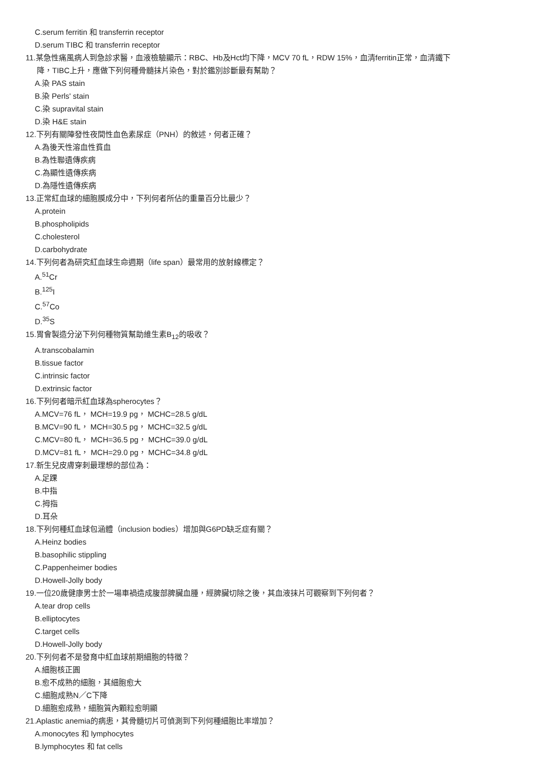C.serum ferritin 和 transferrin receptor
D.serum TIBC 和 transferrin receptor
11.某急性痛風病人到急診求醫，血液檢驗顯示：RBC、Hb及Hct均下降，MCV 70 fL，RDW 15%，血清ferritin正常，血清鐵下
降，TIBC上升，應做下列何種骨髓抹片染色，對於鑑別診斷最有幫助？
A.染 PAS stain
B.染 Perls' stain
C.染 supravital stain
D.染 H&E stain
12.下列有關陣發性夜間性血色素尿症（PNH）的敘述，何者正確？
A.為後天性溶血性貧血
B.為性聯遺傳疾病
C.為顯性遺傳疾病
D.為隱性遺傳疾病
13.正常紅血球的細胞膜成分中，下列何者所佔的重量百分比最少？
A.protein
B.phospholipids
C.cholesterol
D.carbohydrate
14.下列何者為研究紅血球生命週期（life span）最常用的放射線標定？
A.<sup>51</sup>Cr
B.<sup>125</sup>I
C.<sup>57</sup>Co
D.<sup>35</sup>S
15.胃會製造分泌下列何種物質幫助維生素B<sub>12</sub>的吸收？
A.transcobalamin
B.tissue factor
C.intrinsic factor
D.extrinsic factor
16.下列何者暗示紅血球為spherocytes？
A.MCV=76 fL， MCH=19.9 pg， MCHC=28.5 g/dL
B.MCV=90 fL， MCH=30.5 pg， MCHC=32.5 g/dL
C.MCV=80 fL， MCH=36.5 pg， MCHC=39.0 g/dL
D.MCV=81 fL， MCH=29.0 pg， MCHC=34.8 g/dL
17.新生兒皮膚穿刺最理想的部位為：
A.足踝
B.中指
C.拇指
D.耳朵
18.下列何種紅血球包涵體（inclusion bodies）增加與G6PD缺乏症有關？
A.Heinz bodies
B.basophilic stippling
C.Pappenheimer bodies
D.Howell-Jolly body
19.一位20歲健康男士於一場車禍造成腹部脾臟血腫，經脾臟切除之後，其血液抹片可觀察到下列何者？
A.tear drop cells
B.elliptocytes
C.target cells
D.Howell-Jolly body
20.下列何者不是發育中紅血球前期細胞的特徵？
A.細胞核正圓
B.愈不成熟的細胞，其細胞愈大
C.細胞成熟N／C下降
D.細胞愈成熟，細胞質內顆粒愈明顯
21.Aplastic anemia的病患，其骨髓切片可偵測到下列何種細胞比率增加？
A.monocytes 和 lymphocytes
B.lymphocytes 和 fat cells